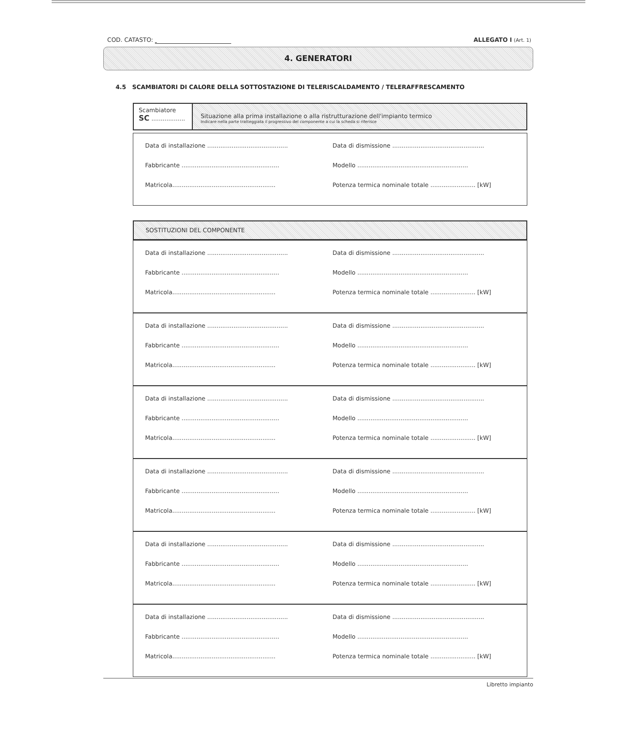COD. CATASTO: ALLEGATO I (Art. 1)
4. GENERATORI
4.5 SCAMBIATORI DI CALORE DELLA SOTTOSTAZIONE DI TELERISCALDAMENTO / TELERAFFRESCAMENTO
Scambiatore
SC ..................
Situazione alla prima installazione o alla ristrutturazione dell'impianto termico
Indicare nella parte tratteggiata il progressivo del componente a cui la scheda si riferisce
Data di installazione ...........................................
Data di dismissione .................................................
Fabbricante ....................................................
Modello ...........................................................
Matricola.......................................................
Potenza termica nominale totale ........................ [kW]
SOSTITUZIONI DEL COMPONENTE
Data di installazione ...........................................
Data di dismissione .................................................
Fabbricante ....................................................
Modello ...........................................................
Matricola.......................................................
Potenza termica nominale totale ........................ [kW]
Data di installazione ...........................................
Data di dismissione .................................................
Fabbricante ....................................................
Modello ...........................................................
Matricola.......................................................
Potenza termica nominale totale ........................ [kW]
Data di installazione ...........................................
Data di dismissione .................................................
Fabbricante ....................................................
Modello ...........................................................
Matricola.......................................................
Potenza termica nominale totale ........................ [kW]
Data di installazione ...........................................
Data di dismissione .................................................
Fabbricante ....................................................
Modello ...........................................................
Matricola.......................................................
Potenza termica nominale totale ........................ [kW]
Data di installazione ...........................................
Data di dismissione .................................................
Fabbricante ....................................................
Modello ...........................................................
Matricola.......................................................
Potenza termica nominale totale ........................ [kW]
Data di installazione ...........................................
Data di dismissione .................................................
Fabbricante ....................................................
Modello ...........................................................
Matricola.......................................................
Potenza termica nominale totale ........................ [kW]
Libretto impianto